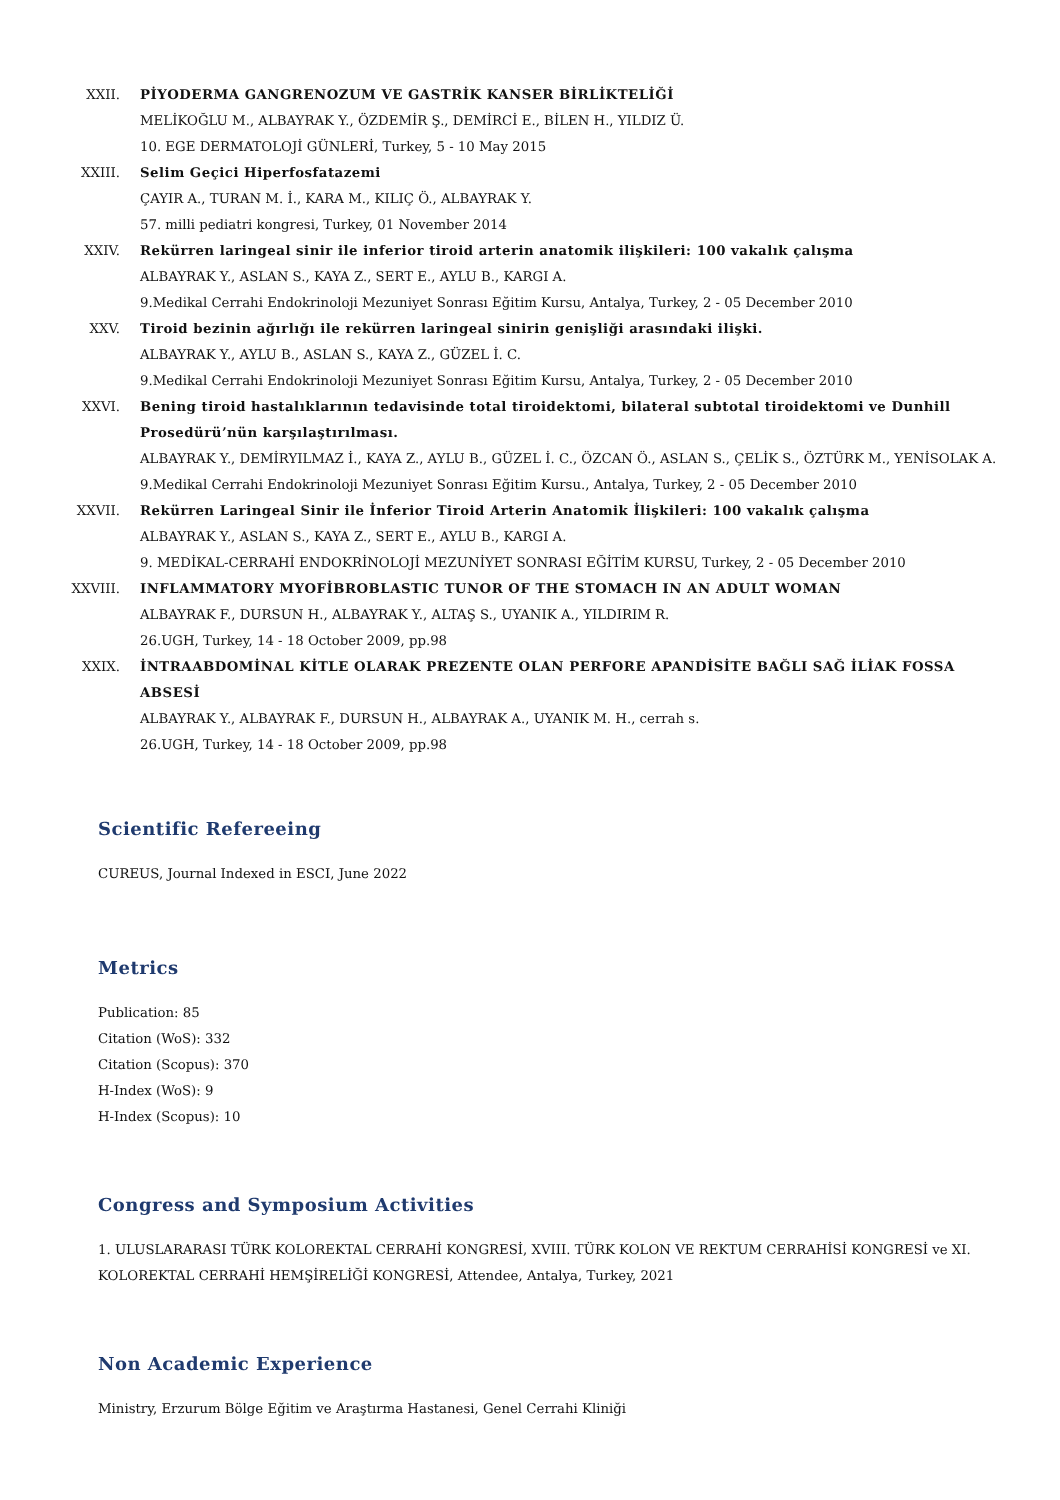XXII. PİYODERMA GANGRENOZUM VE GASTRİK KANSER BİRLİKTELİĞİ
MELİKOĞLU M., ALBAYRAK Y., ÖZDEMİR Ş., DEMİRCİ E., BİLEN H., YILDIZ Ü.
10. EGE DERMATOLOJİ GÜNLERİ, Turkey, 5 - 10 May 2015
XXIII. Selim Geçici Hiperfosfatazemi
ÇAYIR A., TURAN M. İ., KARA M., KILIÇ Ö., ALBAYRAK Y.
57. milli pediatri kongresi, Turkey, 01 November 2014
XXIV. Rekürren laringeal sinir ile inferior tiroid arterin anatomik ilişkileri: 100 vakalık çalışma
ALBAYRAK Y., ASLAN S., KAYA Z., SERT E., AYLU B., KARGI A.
9.Medikal Cerrahi Endokrinoloji Mezuniyet Sonrası Eğitim Kursu, Antalya, Turkey, 2 - 05 December 2010
XXV. Tiroid bezinin ağırlığı ile rekürren laringeal sinirin genişliği arasındaki ilişki.
ALBAYRAK Y., AYLU B., ASLAN S., KAYA Z., GÜZEL İ. C.
9.Medikal Cerrahi Endokrinoloji Mezuniyet Sonrası Eğitim Kursu, Antalya, Turkey, 2 - 05 December 2010
XXVI. Bening tiroid hastalıklarının tedavisinde total tiroidektomi, bilateral subtotal tiroidektomi ve Dunhill Prosedürü’nün karşılaştırılması.
ALBAYRAK Y., DEMİRYILMAZ İ., KAYA Z., AYLU B., GÜZEL İ. C., ÖZCAN Ö., ASLAN S., ÇELİK S., ÖZTÜRK M., YENİSOLAK A.
9.Medikal Cerrahi Endokrinoloji Mezuniyet Sonrası Eğitim Kursu., Antalya, Turkey, 2 - 05 December 2010
XXVII. Rekürren Laringeal Sinir ile İnferior Tiroid Arterin Anatomik İlişkileri: 100 vakalık çalışma
ALBAYRAK Y., ASLAN S., KAYA Z., SERT E., AYLU B., KARGI A.
9. MEDİKAL-CERRAHİ ENDOKRİNOLOJİ MEZUNİYET SONRASI EĞİTİM KURSU, Turkey, 2 - 05 December 2010
XXVIII.
INFLAMMATORY MYOFİBROBLASTIC TUNOR OF THE STOMACH IN AN ADULT WOMAN
ALBAYRAK F., DURSUN H., ALBAYRAK Y., ALTAŞ S., UYANIK A., YILDIRIM R.
26.UGH, Turkey, 14 - 18 October 2009, pp.98
XXIX. İNTRAABDOMİNAL KİTLE OLARAK PREZENTE OLAN PERFORE APANDİSİTE BAĞLI SAĞ İLİAK FOSSA ABSESİ
ALBAYRAK Y., ALBAYRAK F., DURSUN H., ALBAYRAK A., UYANIK M. H., cerrah s.
26.UGH, Turkey, 14 - 18 October 2009, pp.98
Scientific Refereeing
CUREUS, Journal Indexed in ESCI, June 2022
Metrics
Publication: 85
Citation (WoS): 332
Citation (Scopus): 370
H-Index (WoS): 9
H-Index (Scopus): 10
Congress and Symposium Activities
1. ULUSLARARASI TÜRK KOLOREKTAL CERRAHİ KONGRESİ, XVIII. TÜRK KOLON VE REKTUM CERRAHİSİ KONGRESİ ve XI. KOLOREKTAL CERRAHİ HEMŞİRELİĞİ KONGRESİ, Attendee, Antalya, Turkey, 2021
Non Academic Experience
Ministry, Erzurum Bölge Eğitim ve Araştırma Hastanesi, Genel Cerrahi Kliniği